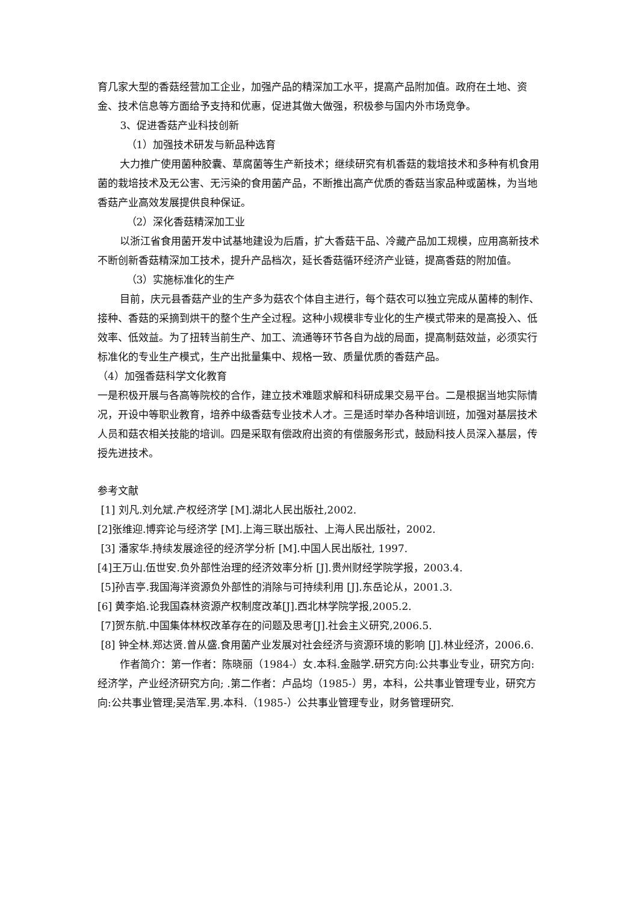育几家大型的香菇经营加工企业，加强产品的精深加工水平，提高产品附加值。政府在土地、资金、技术信息等方面给予支持和优惠，促进其做大做强，积极参与国内外市场竞争。
3、促进香菇产业科技创新
（1）加强技术研发与新品种选育
大力推广使用菌种胶囊、草腐菌等生产新技术；继续研究有机香菇的栽培技术和多种有机食用菌的栽培技术及无公害、无污染的食用菌产品，不断推出高产优质的香菇当家品种或菌株，为当地香菇产业高效发展提供良种保证。
（2）深化香菇精深加工业
以浙江省食用菌开发中试基地建设为后盾，扩大香菇干品、冷藏产品加工规模，应用高新技术不断创新香菇精深加工技术，提升产品档次，延长香菇循环经济产业链，提高香菇的附加值。
（3）实施标准化的生产
目前，庆元县香菇产业的生产多为菇农个体自主进行，每个菇农可以独立完成从菌棒的制作、接种、香菇的采摘到烘干的整个生产全过程。这种小规模非专业化的生产模式带来的是高投入、低效率、低效益。为了扭转当前生产、加工、流通等环节各自为战的局面，提高制菇效益，必须实行标准化的专业生产模式，生产出批量集中、规格一致、质量优质的香菇产品。
（4）加强香菇科学文化教育
一是积极开展与各高等院校的合作，建立技术难题求解和科研成果交易平台。二是根据当地实际情况，开设中等职业教育，培养中级香菇专业技术人才。三是适时举办各种培训班，加强对基层技术人员和菇农相关技能的培训。四是采取有偿政府出资的有偿服务形式，鼓励科技人员深入基层，传授先进技术。
参考文献
[1] 刘凡.刘允斌.产权经济学 [M].湖北人民出版社,2002.
[2]张维迎.博弈论与经济学 [M].上海三联出版社、上海人民出版社，2002.
[3] 潘家华.持续发展途径的经济学分析 [M].中国人民出版社, 1997.
[4]王万山.伍世安.负外部性治理的经济效率分析 [J].贵州财经学院学报，2003.4.
[5]孙吉亭.我国海洋资源负外部性的消除与可持续利用 [J].东岳论从，2001.3.
[6] 黄李焰.论我国森林资源产权制度改革[J].西北林学院学报,2005.2.
[7]贺东航.中国集体林权改革存在的问题及思考[J].社会主义研究,2006.5.
[8] 钟全林.郑达贤.曾从盛.食用菌产业发展对社会经济与资源环境的影响 [J].林业经济，2006.6.
作者简介：第一作者：陈晓丽（1984-）女.本科.金融学.研究方向:公共事业专业，研究方向: 经济学，产业经济研究方向; .第二作者：卢品均（1985-）男，本科，公共事业管理专业，研究方向:公共事业管理;吴浩军.男.本科.（1985-）公共事业管理专业，财务管理研究.